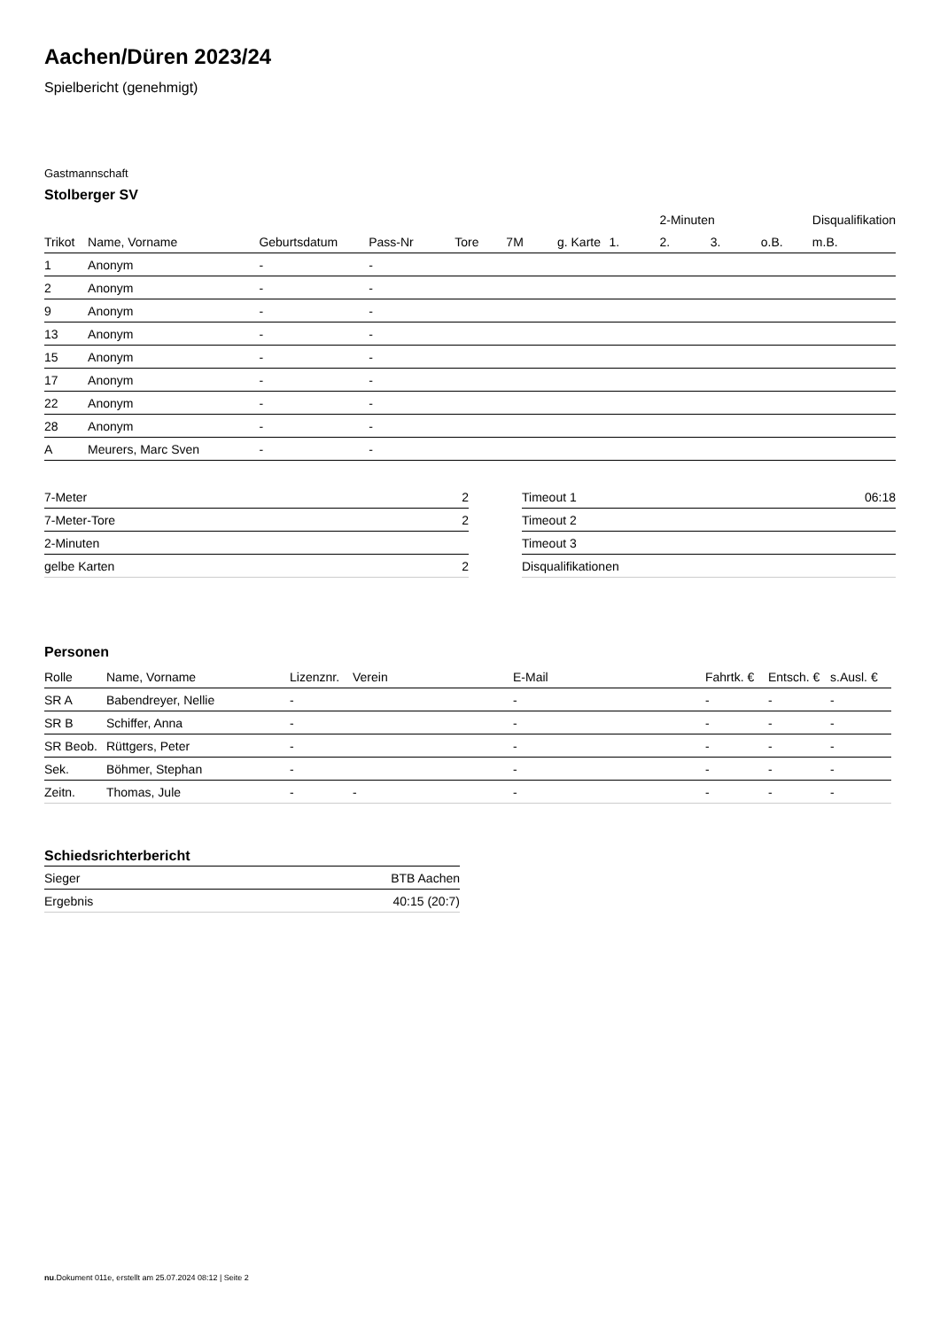Aachen/Düren 2023/24
Spielbericht (genehmigt)
Gastmannschaft
Stolberger SV
| | | | | | | | | 2-Minuten | | | Disqualifikation |
| --- | --- | --- | --- | --- | --- | --- | --- | --- | --- | --- | --- |
| Trikot | Name, Vorname | Geburtsdatum | Pass-Nr | Tore | 7M | g. Karte | 1. | 2. | 3. | o.B. | m.B. |
| 1 | Anonym | - | - | | | | | | | | |
| 2 | Anonym | - | - | | | | | | | | |
| 9 | Anonym | - | - | | | | | | | | |
| 13 | Anonym | - | - | | | | | | | | |
| 15 | Anonym | - | - | | | | | | | | |
| 17 | Anonym | - | - | | | | | | | | |
| 22 | Anonym | - | - | | | | | | | | |
| 28 | Anonym | - | - | | | | | | | | |
| A | Meurers, Marc Sven | - | - | | | | | | | | |
| 7-Meter | 2 |
| 7-Meter-Tore | 2 |
| 2-Minuten | |
| gelbe Karten | 2 |
| Timeout 1 | 06:18 |
| Timeout 2 | |
| Timeout 3 | |
| Disqualifikationen | |
Personen
| Rolle | Name, Vorname | Lizenznr. | Verein | E-Mail | Fahrtk. € | Entsch. € | s.Ausl. € |
| --- | --- | --- | --- | --- | --- | --- | --- |
| SR A | Babendreyer, Nellie | - | | - | - | - | - |
| SR B | Schiffer, Anna | - | | - | - | - | - |
| SR Beob. | Rüttgers, Peter | - | | - | - | - | - |
| Sek. | Böhmer, Stephan | - | | - | - | - | - |
| Zeitn. | Thomas, Jule | - | - | - | - | - | - |
Schiedsrichterbericht
| Sieger | BTB Aachen |
| Ergebnis | 40:15 (20:7) |
nu.Dokument 011e, erstellt am 25.07.2024 08:12 | Seite 2